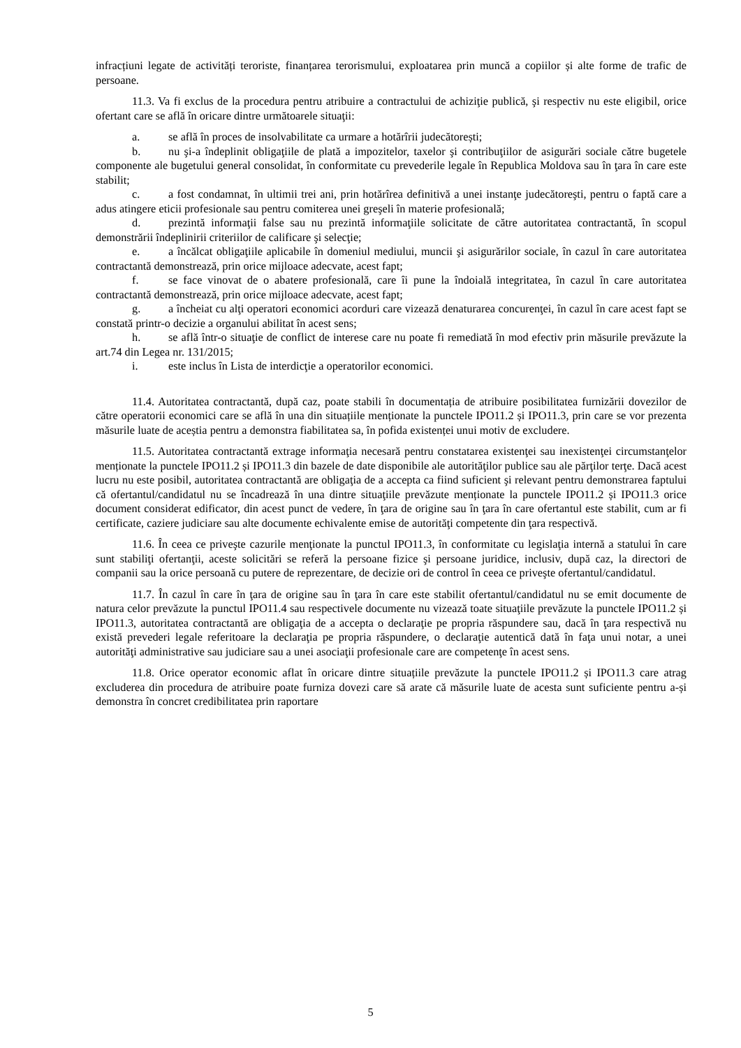infracțiuni legate de activități teroriste, finanțarea terorismului, exploatarea prin muncă a copiilor și alte forme de trafic de persoane.
11.3. Va fi exclus de la procedura pentru atribuire a contractului de achiziţie publică, şi respectiv nu este eligibil, orice ofertant care se află în oricare dintre următoarele situaţii:
a. se află în proces de insolvabilitate ca urmare a hotărîrii judecătorești;
b. nu şi-a îndeplinit obligaţiile de plată a impozitelor, taxelor şi contribuţiilor de asigurări sociale către bugetele componente ale bugetului general consolidat, în conformitate cu prevederile legale în Republica Moldova sau în ţara în care este stabilit;
c. a fost condamnat, în ultimii trei ani, prin hotărîrea definitivă a unei instanţe judecătoreşti, pentru o faptă care a adus atingere eticii profesionale sau pentru comiterea unei greşeli în materie profesională;
d. prezintă informaţii false sau nu prezintă informaţiile solicitate de către autoritatea contractantă, în scopul demonstrării îndeplinirii criteriilor de calificare şi selecţie;
e. a încălcat obligaţiile aplicabile în domeniul mediului, muncii şi asigurărilor sociale, în cazul în care autoritatea contractantă demonstrează, prin orice mijloace adecvate, acest fapt;
f. se face vinovat de o abatere profesională, care îi pune la îndoială integritatea, în cazul în care autoritatea contractantă demonstrează, prin orice mijloace adecvate, acest fapt;
g. a încheiat cu alţi operatori economici acorduri care vizează denaturarea concurenţei, în cazul în care acest fapt se constată printr-o decizie a organului abilitat în acest sens;
h. se află într-o situaţie de conflict de interese care nu poate fi remediată în mod efectiv prin măsurile prevăzute la art.74 din Legea nr. 131/2015;
i. este inclus în Lista de interdicţie a operatorilor economici.
11.4. Autoritatea contractantă, după caz, poate stabili în documentația de atribuire posibilitatea furnizării dovezilor de către operatorii economici care se află în una din situațiile menționate la punctele IPO11.2 și IPO11.3, prin care se vor prezenta măsurile luate de aceștia pentru a demonstra fiabilitatea sa, în pofida existenței unui motiv de excludere.
11.5. Autoritatea contractantă extrage informaţia necesară pentru constatarea existenţei sau inexistenţei circumstanţelor menționate la punctele IPO11.2 și IPO11.3 din bazele de date disponibile ale autorităţilor publice sau ale părţilor terţe. Dacă acest lucru nu este posibil, autoritatea contractantă are obligaţia de a accepta ca fiind suficient şi relevant pentru demonstrarea faptului că ofertantul/candidatul nu se încadrează în una dintre situaţiile prevăzute menționate la punctele IPO11.2 și IPO11.3 orice document considerat edificator, din acest punct de vedere, în ţara de origine sau în ţara în care ofertantul este stabilit, cum ar fi certificate, caziere judiciare sau alte documente echivalente emise de autorităţi competente din ţara respectivă.
11.6. În ceea ce priveşte cazurile menţionate la punctul IPO11.3, în conformitate cu legislaţia internă a statului în care sunt stabiliţi ofertanţii, aceste solicitări se referă la persoane fizice şi persoane juridice, inclusiv, după caz, la directori de companii sau la orice persoană cu putere de reprezentare, de decizie ori de control în ceea ce priveşte ofertantul/candidatul.
11.7. În cazul în care în ţara de origine sau în ţara în care este stabilit ofertantul/candidatul nu se emit documente de natura celor prevăzute la punctul IPO11.4 sau respectivele documente nu vizează toate situaţiile prevăzute la punctele IPO11.2 și IPO11.3, autoritatea contractantă are obligaţia de a accepta o declaraţie pe propria răspundere sau, dacă în ţara respectivă nu există prevederi legale referitoare la declaraţia pe propria răspundere, o declaraţie autentică dată în faţa unui notar, a unei autorităţi administrative sau judiciare sau a unei asociaţii profesionale care are competenţe în acest sens.
11.8. Orice operator economic aflat în oricare dintre situațiile prevăzute la punctele IPO11.2 și IPO11.3 care atrag excluderea din procedura de atribuire poate furniza dovezi care să arate că măsurile luate de acesta sunt suficiente pentru a-și demonstra în concret credibilitatea prin raportare
5